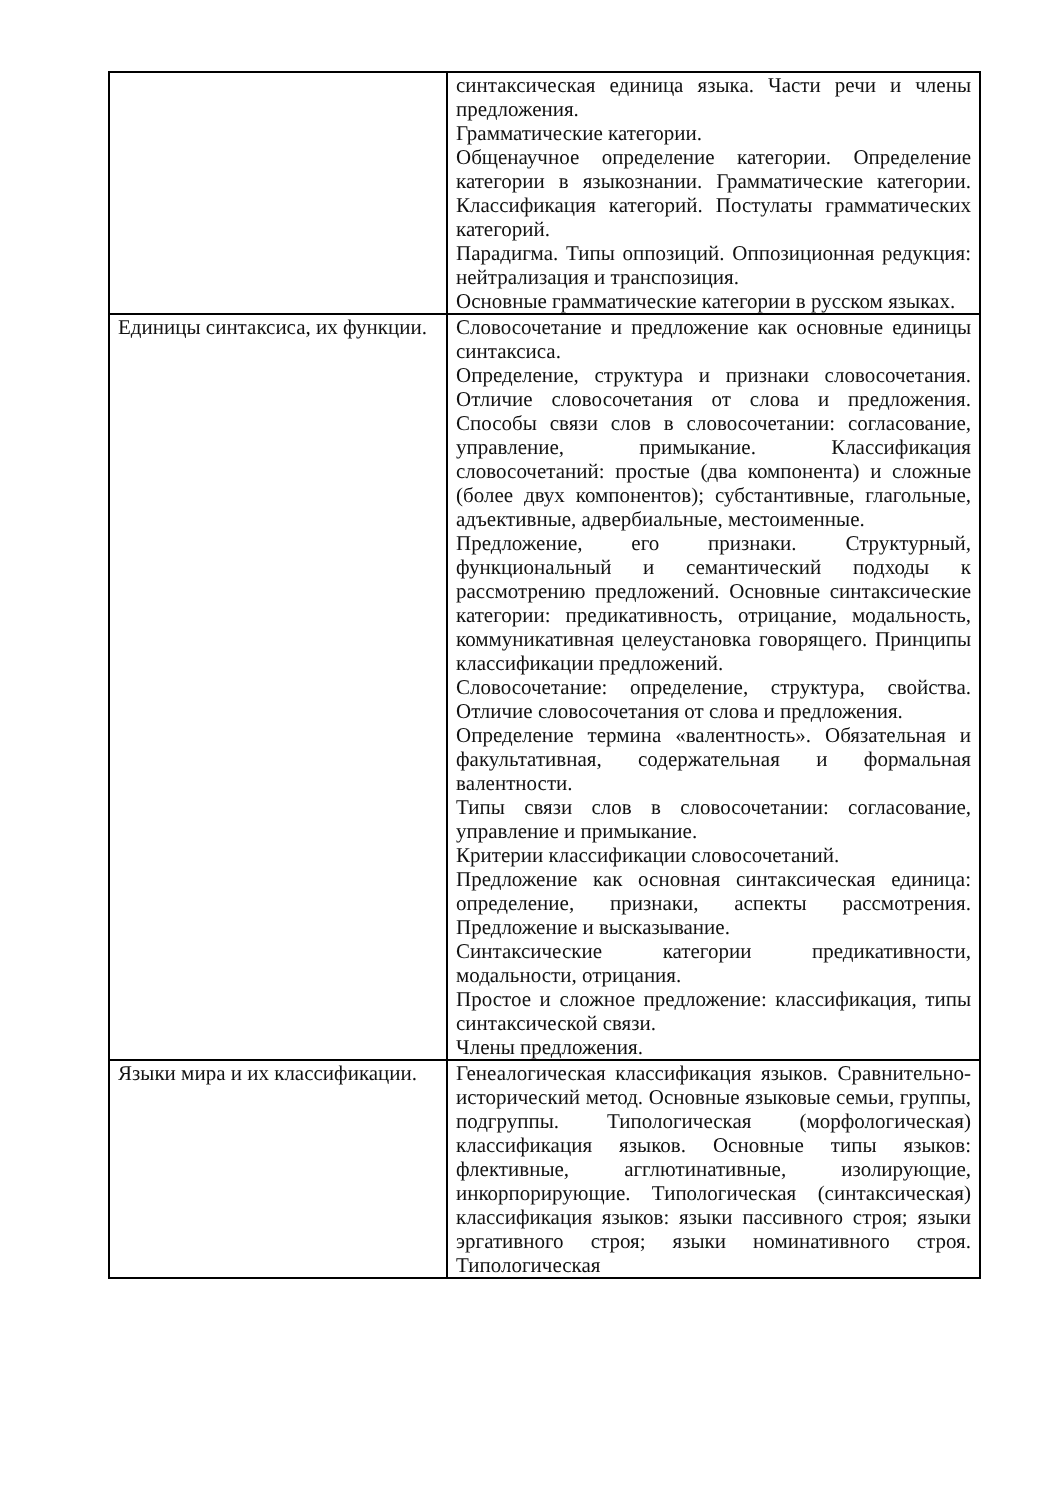| | синтаксическая единица языка. Части речи и члены предложения. Грамматические категории. Общенаучное определение категории. Определение категории в языкознании. Грамматические категории. Классификация категорий. Постулаты грамматических категорий. Парадигма. Типы оппозиций. Оппозиционная редукция: нейтрализация и транспозиция. Основные грамматические категории в русском языках. |
| Единицы синтаксиса, их функции. | Словосочетание и предложение как основные единицы синтаксиса. Определение, структура и признаки словосочетания. Отличие словосочетания от слова и предложения. Способы связи слов в словосочетании: согласование, управление, примыкание. Классификация словосочетаний: простые (два компонента) и сложные (более двух компонентов); субстантивные, глагольные, адъективные, адвербиальные, местоименные. Предложение, его признаки. Структурный, функциональный и семантический подходы к рассмотрению предложений. Основные синтаксические категории: предикативность, отрицание, модальность, коммуникативная целеустановка говорящего. Принципы классификации предложений. Словосочетание: определение, структура, свойства. Отличие словосочетания от слова и предложения. Определение термина «валентность». Обязательная и факультативная, содержательная и формальная валентности. Типы связи слов в словосочетании: согласование, управление и примыкание. Критерии классификации словосочетаний. Предложение как основная синтаксическая единица: определение, признаки, аспекты рассмотрения. Предложение и высказывание. Синтаксические категории предикативности, модальности, отрицания. Простое и сложное предложение: классификация, типы синтаксической связи. Члены предложения. |
| Языки мира и их классификации. | Генеалогическая классификация языков. Сравнительно- исторический метод. Основные языковые семьи, группы, подгруппы. Типологическая (морфологическая) классификация языков. Основные типы языков: флективные, агглютинативные, изолирующие, инкорпорирующие. Типологическая (синтаксическая) классификация языков: языки пассивного строя; языки эргативного строя; языки номинативного строя. Типологическая |